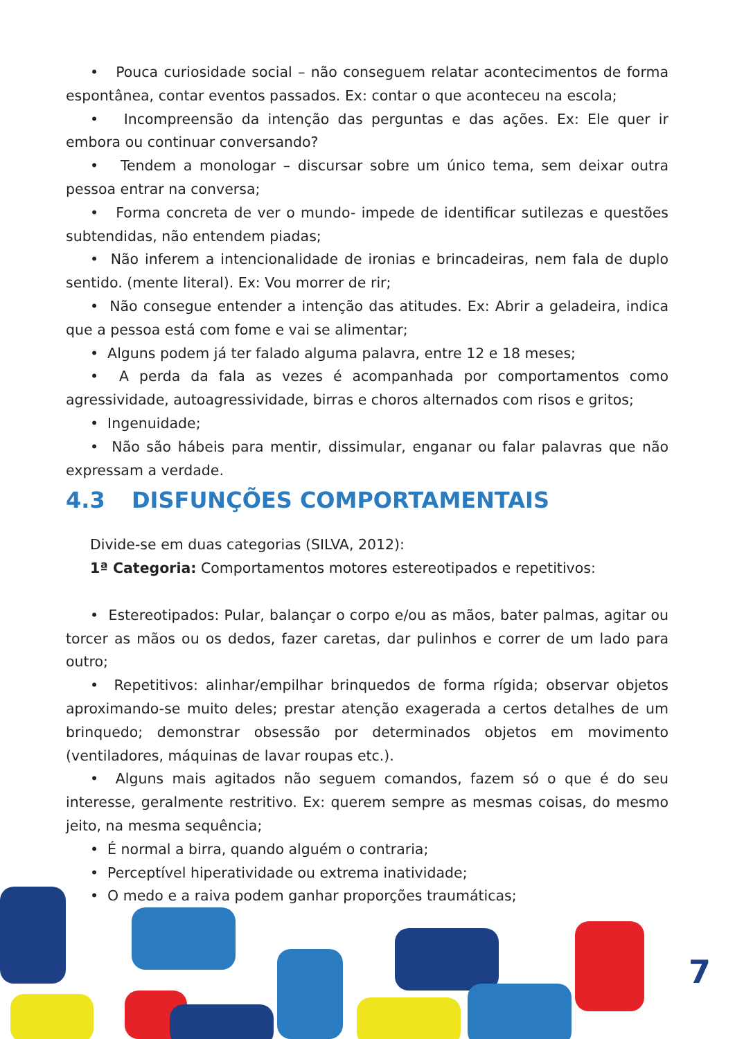• Pouca curiosidade social – não conseguem relatar acontecimentos de forma espontânea, contar eventos passados. Ex: contar o que aconteceu na escola;
• Incompreensão da intenção das perguntas e das ações. Ex: Ele quer ir embora ou continuar conversando?
• Tendem a monologar – discursar sobre um único tema, sem deixar outra pessoa entrar na conversa;
• Forma concreta de ver o mundo- impede de identificar sutilezas e questões subtendidas, não entendem piadas;
• Não inferem a intencionalidade de ironias e brincadeiras, nem fala de duplo sentido. (mente literal). Ex: Vou morrer de rir;
• Não consegue entender a intenção das atitudes. Ex: Abrir a geladeira, indica que a pessoa está com fome e vai se alimentar;
• Alguns podem já ter falado alguma palavra, entre 12 e 18 meses;
• A perda da fala as vezes é acompanhada por comportamentos como agressividade, autoagressividade, birras e choros alternados com risos e gritos;
• Ingenuidade;
• Não são hábeis para mentir, dissimular, enganar ou falar palavras que não expressam a verdade.
4.3 DISFUNÇÕES COMPORTAMENTAIS
Divide-se em duas categorias (SILVA, 2012):
1ª Categoria: Comportamentos motores estereotipados e repetitivos:
• Estereotipados: Pular, balançar o corpo e/ou as mãos, bater palmas, agitar ou torcer as mãos ou os dedos, fazer caretas, dar pulinhos e correr de um lado para outro;
• Repetitivos: alinhar/empilhar brinquedos de forma rígida; observar objetos aproximando-se muito deles; prestar atenção exagerada a certos detalhes de um brinquedo; demonstrar obsessão por determinados objetos em movimento (ventiladores, máquinas de lavar roupas etc.).
• Alguns mais agitados não seguem comandos, fazem só o que é do seu interesse, geralmente restritivo. Ex: querem sempre as mesmas coisas, do mesmo jeito, na mesma sequência;
• É normal a birra, quando alguém o contraria;
• Perceptível hiperatividade ou extrema inatividade;
• O medo e a raiva podem ganhar proporções traumáticas;
7